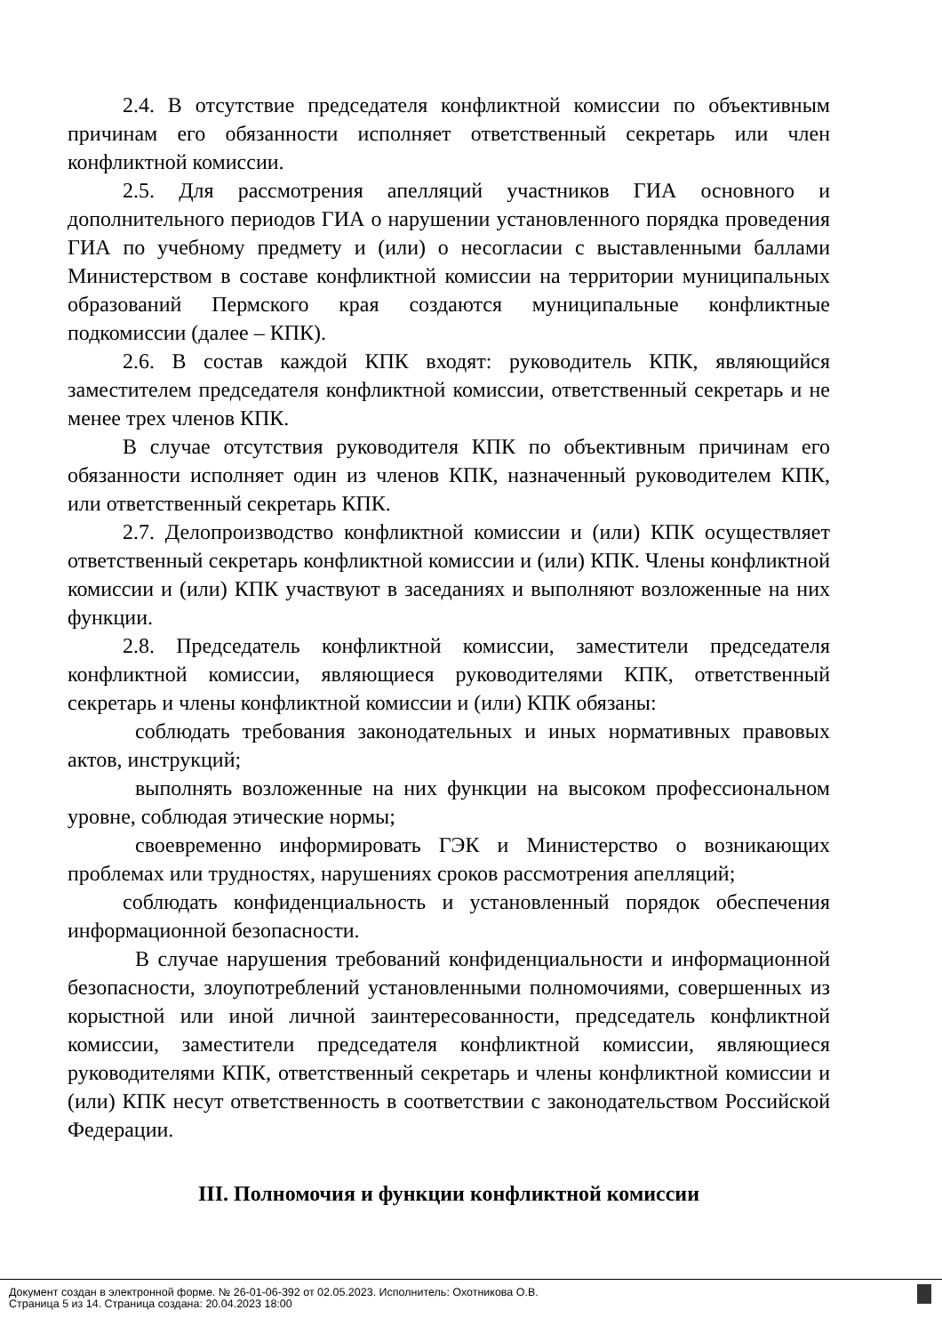2.4. В отсутствие председателя конфликтной комиссии по объективным причинам его обязанности исполняет ответственный секретарь или член конфликтной комиссии.
2.5. Для рассмотрения апелляций участников ГИА основного и дополнительного периодов ГИА о нарушении установленного порядка проведения ГИА по учебному предмету и (или) о несогласии с выставленными баллами Министерством в составе конфликтной комиссии на территории муниципальных образований Пермского края создаются муниципальные конфликтные подкомиссии (далее – КПК).
2.6. В состав каждой КПК входят: руководитель КПК, являющийся заместителем председателя конфликтной комиссии, ответственный секретарь и не менее трех членов КПК.
В случае отсутствия руководителя КПК по объективным причинам его обязанности исполняет один из членов КПК, назначенный руководителем КПК, или ответственный секретарь КПК.
2.7. Делопроизводство конфликтной комиссии и (или) КПК осуществляет ответственный секретарь конфликтной комиссии и (или) КПК. Члены конфликтной комиссии и (или) КПК участвуют в заседаниях и выполняют возложенные на них функции.
2.8. Председатель конфликтной комиссии, заместители председателя конфликтной комиссии, являющиеся руководителями КПК, ответственный секретарь и члены конфликтной комиссии и (или) КПК обязаны:
соблюдать требования законодательных и иных нормативных правовых актов, инструкций;
выполнять возложенные на них функции на высоком профессиональном уровне, соблюдая этические нормы;
своевременно информировать ГЭК и Министерство о возникающих проблемах или трудностях, нарушениях сроков рассмотрения апелляций;
соблюдать конфиденциальность и установленный порядок обеспечения информационной безопасности.
В случае нарушения требований конфиденциальности и информационной безопасности, злоупотреблений установленными полномочиями, совершенных из корыстной или иной личной заинтересованности, председатель конфликтной комиссии, заместители председателя конфликтной комиссии, являющиеся руководителями КПК, ответственный секретарь и члены конфликтной комиссии и (или) КПК несут ответственность в соответствии с законодательством Российской Федерации.
III. Полномочия и функции конфликтной комиссии
Документ создан в электронной форме. № 26-01-06-392 от 02.05.2023. Исполнитель: Охотникова О.В.
Страница 5 из 14. Страница создана: 20.04.2023 18:00